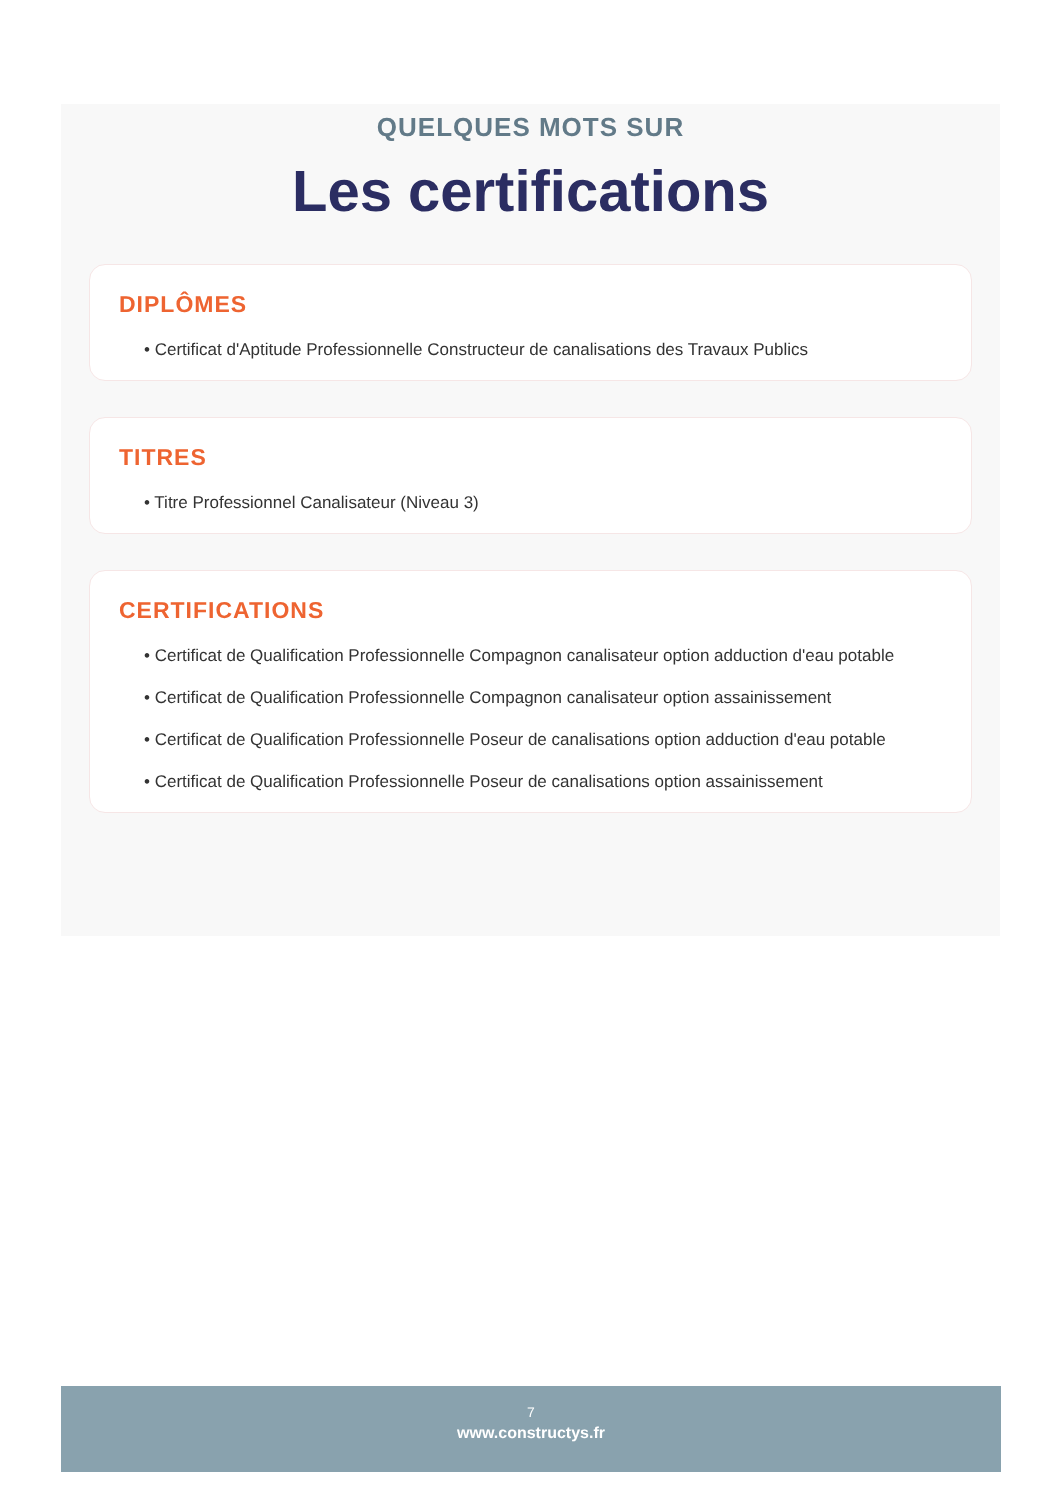QUELQUES MOTS SUR
Les certifications
DIPLÔMES
• Certificat d'Aptitude Professionnelle Constructeur de canalisations des Travaux Publics
TITRES
• Titre Professionnel Canalisateur (Niveau 3)
CERTIFICATIONS
• Certificat de Qualification Professionnelle Compagnon canalisateur option adduction d'eau potable
• Certificat de Qualification Professionnelle Compagnon canalisateur option assainissement
• Certificat de Qualification Professionnelle Poseur de canalisations option adduction d'eau potable
• Certificat de Qualification Professionnelle Poseur de canalisations option assainissement
7
www.constructys.fr